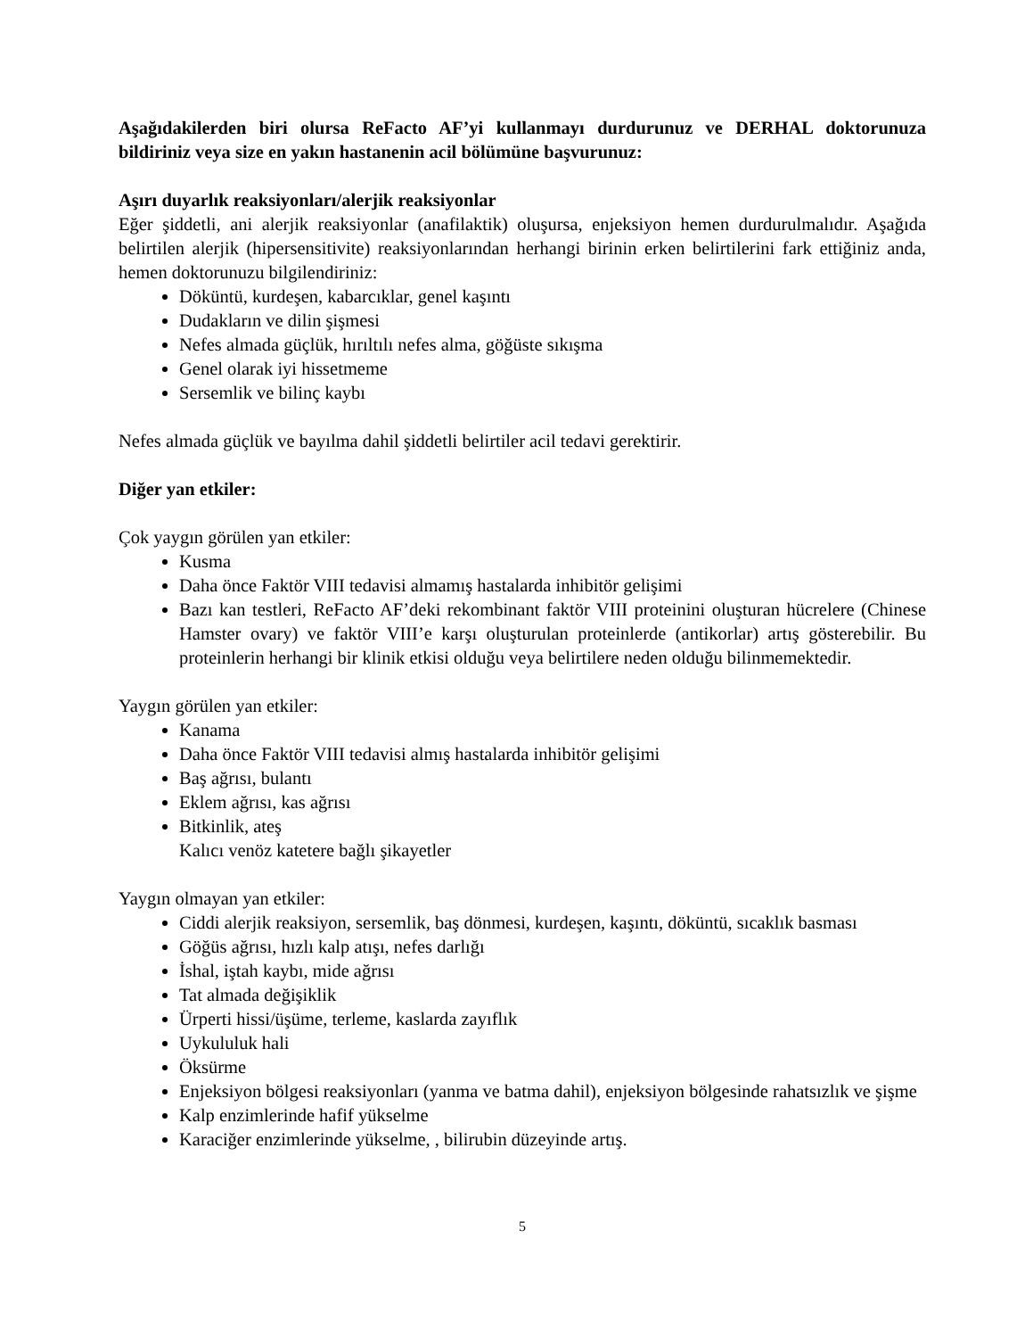Aşağıdakilerden biri olursa ReFacto AF’yi kullanmayı durdurunuz ve DERHAL doktorunuza bildiriniz veya size en yakın hastanenin acil bölümüne başvurunuz:
Aşırı duyarlık reaksiyonları/alerjik reaksiyonlar
Eğer şiddetli, ani alerjik reaksiyonlar (anafilaktik) oluşursa, enjeksiyon hemen durdurulmalıdır. Aşağıda belirtilen alerjik (hipersensitivite) reaksiyonlarından herhangi birinin erken belirtilerini fark ettiğiniz anda, hemen doktorunuzu bilgilendiriniz:
Döküntü, kurdeşen, kabarcıklar, genel kaşıntı
Dudakların ve dilin şişmesi
Nefes almada güçlük, hırıltılı nefes alma, göğüste sıkışma
Genel olarak iyi hissetmeme
Sersemlik ve bilinç kaybı
Nefes almada güçlük ve bayılma dahil şiddetli belirtiler acil tedavi gerektirir.
Diğer yan etkiler:
Çok yaygın görülen yan etkiler:
Kusma
Daha önce Faktör VIII tedavisi almamış hastalarda inhibitör gelişimi
Bazı kan testleri, ReFacto AF’deki rekombinant faktör VIII proteinini oluşturan hücrelere (Chinese Hamster ovary) ve faktör VIII’e karşı oluşturulan proteinlerde (antikorlar) artış gösterebilir. Bu proteinlerin herhangi bir klinik etkisi olduğu veya belirtilere neden olduğu bilinmemektedir.
Yaygın görülen yan etkiler:
Kanama
Daha önce Faktör VIII tedavisi almış hastalarda inhibitör gelişimi
Baş ağrısı, bulantı
Eklem ağrısı, kas ağrısı
Bitkinlik, ateş
Kalıcı venöz katetere bağlı şikayetler
Yaygın olmayan yan etkiler:
Ciddi alerjik reaksiyon, sersemlik, baş dönmesi, kurdeşen, kaşıntı, döküntü, sıcaklık basması
Göğüs ağrısı, hızlı kalp atışı, nefes darlığı
İshal, iştah kaybı, mide ağrısı
Tat almada değişiklik
Ürperti hissi/üşüme, terleme, kaslarda zayıflık
Uykululuk hali
Öksürme
Enjeksiyon bölgesi reaksiyonları (yanma ve batma dahil), enjeksiyon bölgesinde rahatsızlık ve şişme
Kalp enzimlerinde hafif yükselme
Karaciğer enzimlerinde yükselme, , bilirubin düzeyinde artış.
5